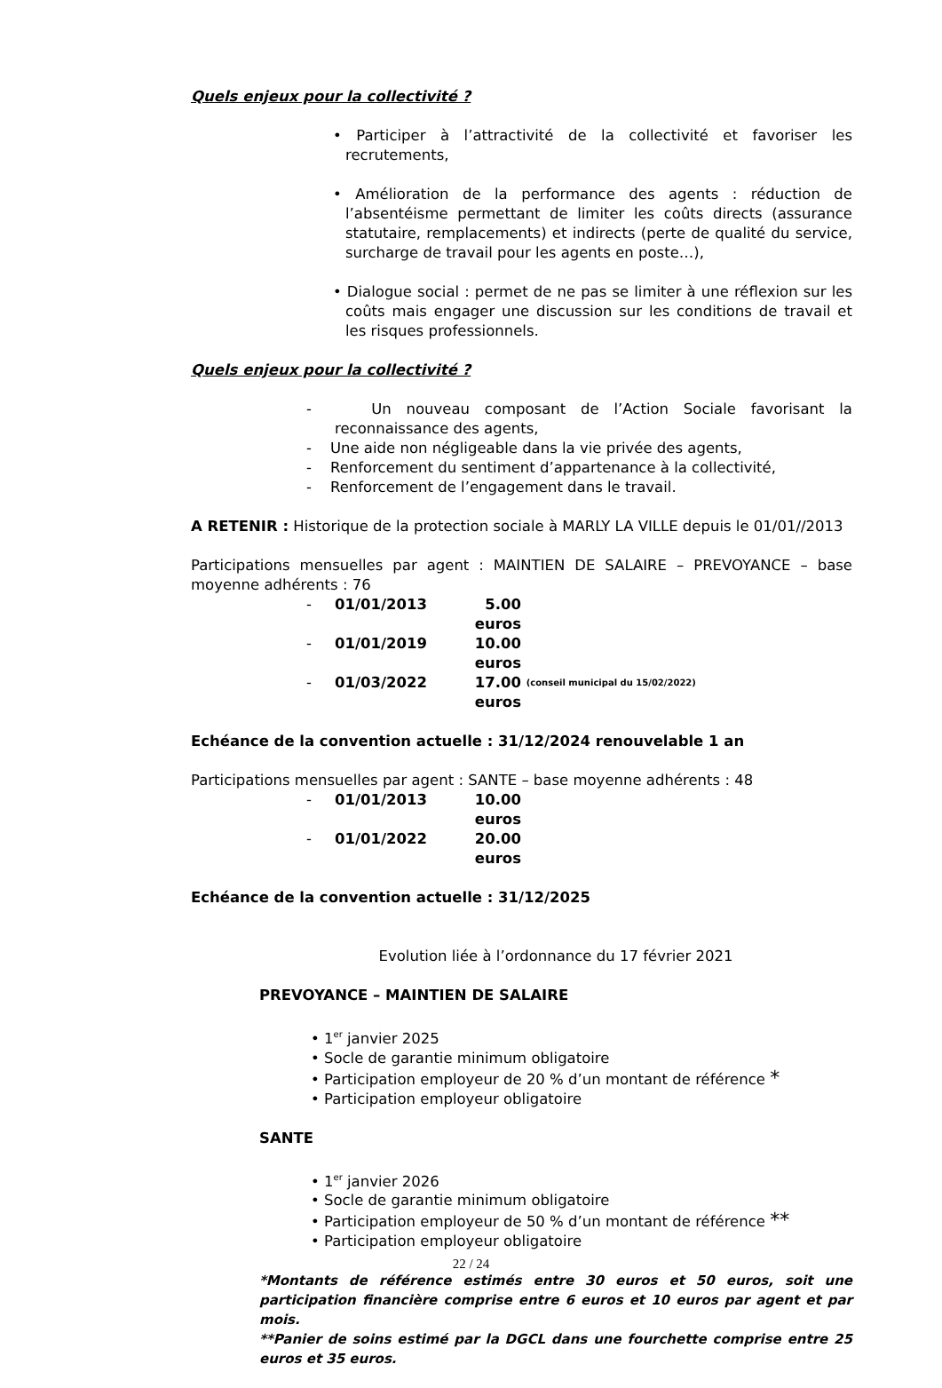Quels enjeux pour la collectivité ?
• Participer à l’attractivité de la collectivité et favoriser les recrutements,
• Amélioration de la performance des agents : réduction de l’absentéisme permettant de limiter les coûts directs (assurance statutaire, remplacements) et indirects (perte de qualité du service, surcharge de travail pour les agents en poste…),
• Dialogue social : permet de ne pas se limiter à une réflexion sur les coûts mais engager une discussion sur les conditions de travail et les risques professionnels.
Quels enjeux pour la collectivité ?
- Un nouveau composant de l’Action Sociale favorisant la reconnaissance des agents,
- Une aide non négligeable dans la vie privée des agents,
- Renforcement du sentiment d’appartenance à la collectivité,
- Renforcement de l’engagement dans le travail.
A RETENIR : Historique de la protection sociale à MARLY LA VILLE depuis le 01/01//2013
Participations mensuelles par agent : MAINTIEN DE SALAIRE – PREVOYANCE – base moyenne adhérents : 76
- 01/01/2013 5.00 euros
- 01/01/2019 10.00 euros
- 01/03/2022 17.00 euros (conseil municipal du 15/02/2022)
Echéance de la convention actuelle : 31/12/2024 renouvelable 1 an
Participations mensuelles par agent : SANTE – base moyenne adhérents : 48
- 01/01/2013 10.00 euros
- 01/01/2022 20.00 euros
Echéance de la convention actuelle : 31/12/2025
Evolution liée à l’ordonnance du 17 février 2021
PREVOYANCE – MAINTIEN DE SALAIRE
• 1<sup>er</sup> janvier 2025
• Socle de garantie minimum obligatoire
• Participation employeur de 20 % d’un montant de référence *
• Participation employeur obligatoire
SANTE
• 1<sup>er</sup> janvier 2026
• Socle de garantie minimum obligatoire
• Participation employeur de 50 % d’un montant de référence **
• Participation employeur obligatoire
*Montants de référence estimés entre 30 euros et 50 euros, soit une participation financière comprise entre 6 euros et 10 euros par agent et par mois.
**Panier de soins estimé par la DGCL dans une fourchette comprise entre 25 euros et 35 euros.
22 / 24